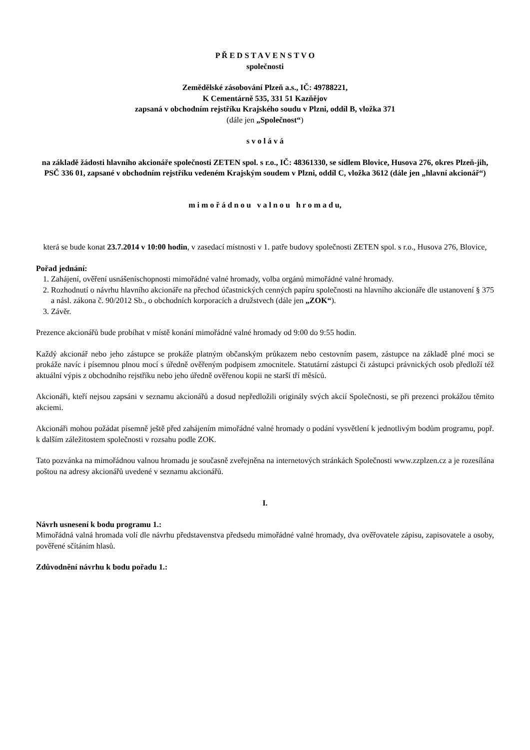P Ř E D S T A V E N S T V O
společnosti
Zemědělské zásobování Plzeň a.s., IČ: 49788221,
K Cementárně 535, 331 51 Kazňějov
zapsaná v obchodním rejstříku Krajského soudu v Plzni, oddíl B, vložka 371
(dále jen „Společnost“)
s v o l á v á
na základě žádosti hlavního akcionáře společnosti ZETEN spol. s r.o., IČ: 48361330, se sídlem Blovice, Husova 276, okres Plzeň-jih, PSČ 336 01, zapsané v obchodním rejstříku vedeném Krajským soudem v Plzni, oddíl C, vložka 3612 (dále jen „hlavní akcionář“)
m i m o ř á d n o u v a l n o u h r o m a d u,
která se bude konat 23.7.2014 v 10:00 hodin, v zasedací místnosti v 1. patře budovy společnosti ZETEN spol. s r.o., Husova 276, Blovice,
Pořad jednání:
1. Zahájení, ověření usnášeníschopnosti mimořádné valné hromady, volba orgánů mimořádné valné hromady.
2. Rozhodnutí o návrhu hlavního akcionáře na přechod účastnických cenných papíru společnosti na hlavního akcionáře dle ustanovení § 375 a násl. zákona č. 90/2012 Sb., o obchodních korporacích a družstvech (dále jen „ZOK“).
3. Závěr.
Prezence akcionářů bude probíhat v místě konání mimořádné valné hromady od 9:00 do 9:55 hodin.
Každý akcionář nebo jeho zástupce se prokáže platným občanským průkazem nebo cestovním pasem, zástupce na základě plné moci se prokáže navíc i písemnou plnou mocí s úředně ověřeným podpisem zmocnitele. Statutární zástupci či zástupci právnických osob předloží též aktuální výpis z obchodního rejstříku nebo jeho úředně ověřenou kopii ne starší tří měsíců.
Akcionáři, kteří nejsou zapsáni v seznamu akcionářů a dosud nepředložili originály svých akcií Společnosti, se při prezenci prokážou těmito akciemi.
Akcionáři mohou požádat písemně ještě před zahájením mimořádné valné hromady o podání vysvětlení k jednotlivým bodům programu, popř. k dalším záležitostem společnosti v rozsahu podle ZOK.
Tato pozvánka na mimořádnou valnou hromadu je současně zveřejněna na internetových stránkách Společnosti www.zzplzen.cz a je rozesílána poštou na adresy akcionářů uvedené v seznamu akcionářů.
I.
Návrh usnesení k bodu programu 1.:
Mimořádná valná hromada volí dle návrhu představenstva předsedu mimořádné valné hromady, dva ověřovatele zápisu, zapisovatele a osoby, pověřené sčítáním hlasů.
Zdůvodnění návrhu k bodu pořadu 1.: